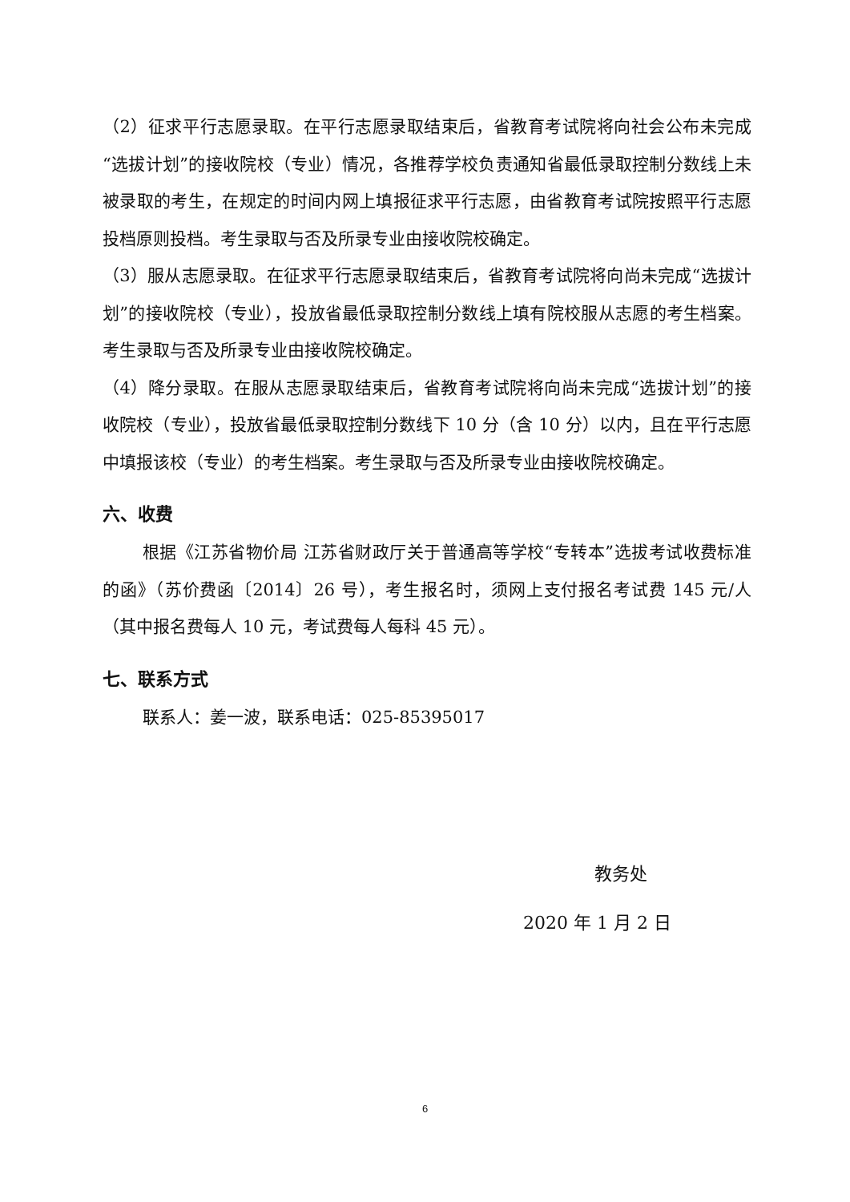（2）征求平行志愿录取。在平行志愿录取结束后，省教育考试院将向社会公布未完成“选拔计划”的接收院校（专业）情况，各推荐学校负责通知省最低录取控制分数线上未被录取的考生，在规定的时间内网上填报征求平行志愿，由省教育考试院按照平行志愿投档原则投档。考生录取与否及所录专业由接收院校确定。
（3）服从志愿录取。在征求平行志愿录取结束后，省教育考试院将向尚未完成“选拔计划”的接收院校（专业），投放省最低录取控制分数线上填有院校服从志愿的考生档案。考生录取与否及所录专业由接收院校确定。
（4）降分录取。在服从志愿录取结束后，省教育考试院将向尚未完成“选拔计划”的接收院校（专业），投放省最低录取控制分数线下 10 分（含 10 分）以内，且在平行志愿中填报该校（专业）的考生档案。考生录取与否及所录专业由接收院校确定。
六、收费
根据《江苏省物价局 江苏省财政厅关于普通高等学校“专转本”选拔考试收费标准的函》（苏价费函〔2014〕26 号），考生报名时，须网上支付报名考试费 145 元/人（其中报名费每人 10 元，考试费每人每科 45 元）。
七、联系方式
联系人：姜一波，联系电话：025-85395017
教务处
2020 年 1 月 2 日
6